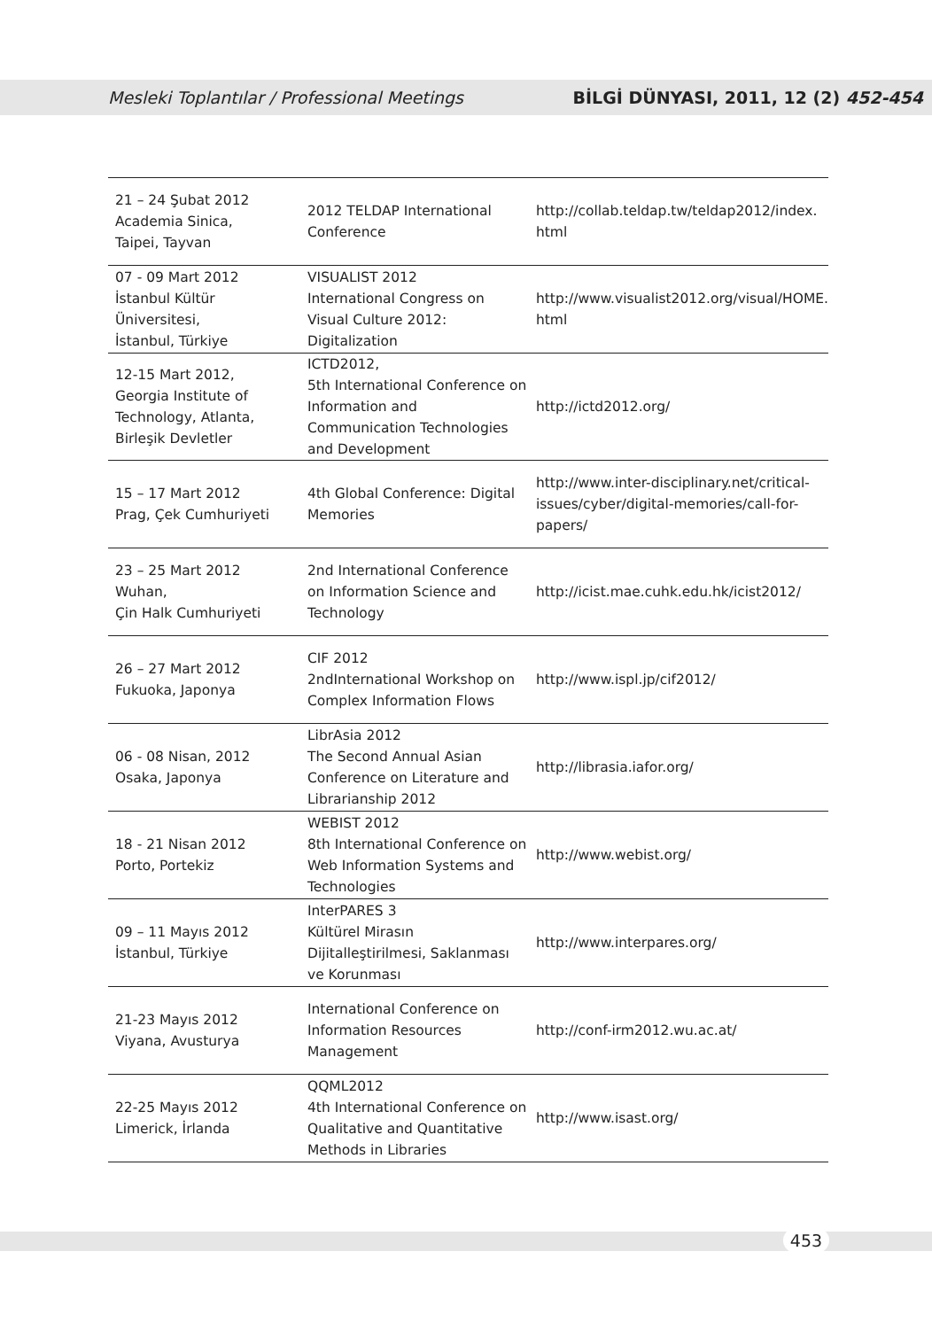Mesleki Toplantılar / Professional Meetings BİLGİ DÜNYASI, 2011, 12 (2) 452-454
| 21 – 24 Şubat 2012 Academia Sinica, Taipei, Tayvan | 2012 TELDAP International Conference | http://collab.teldap.tw/teldap2012/index. html |
| 07 - 09 Mart 2012 İstanbul Kültür Üniversitesi, İstanbul, Türkiye | VISUALIST 2012 International Congress on Visual Culture 2012: Digitalization | http://www.visualist2012.org/visual/HOME. html |
| 12-15 Mart 2012, Georgia Institute of Technology, Atlanta, Birleşik Devletler | ICTD2012, 5th International Conference on Information and Communication Technologies and Development | http://ictd2012.org/ |
| 15 – 17 Mart 2012 Prag, Çek Cumhuriyeti | 4th Global Conference: Digital Memories | http://www.inter-disciplinary.net/critical-issues/cyber/digital-memories/call-for-papers/ |
| 23 – 25 Mart 2012 Wuhan, Çin Halk Cumhuriyeti | 2nd International Conference on Information Science and Technology | http://icist.mae.cuhk.edu.hk/icist2012/ |
| 26 – 27 Mart 2012 Fukuoka, Japonya | CIF 2012 2ndInternational Workshop on Complex Information Flows | http://www.ispl.jp/cif2012/ |
| 06 - 08 Nisan, 2012 Osaka, Japonya | LibrAsia 2012 The Second Annual Asian Conference on Literature and Librarianship 2012 | http://librasia.iafor.org/ |
| 18 - 21 Nisan 2012 Porto, Portekiz | WEBIST 2012 8th International Conference on Web Information Systems and Technologies | http://www.webist.org/ |
| 09 – 11 Mayıs 2012 İstanbul, Türkiye | InterPARES 3 Kültürel Mirasın Dijitalleştirilmesi, Saklanması ve Korunması | http://www.interpares.org/ |
| 21-23 Mayıs 2012 Viyana, Avusturya | International Conference on Information Resources Management | http://conf-irm2012.wu.ac.at/ |
| 22-25 Mayıs 2012 Limerick, İrlanda | QQML2012 4th International Conference on Qualitative and Quantitative Methods in Libraries | http://www.isast.org/ |
453